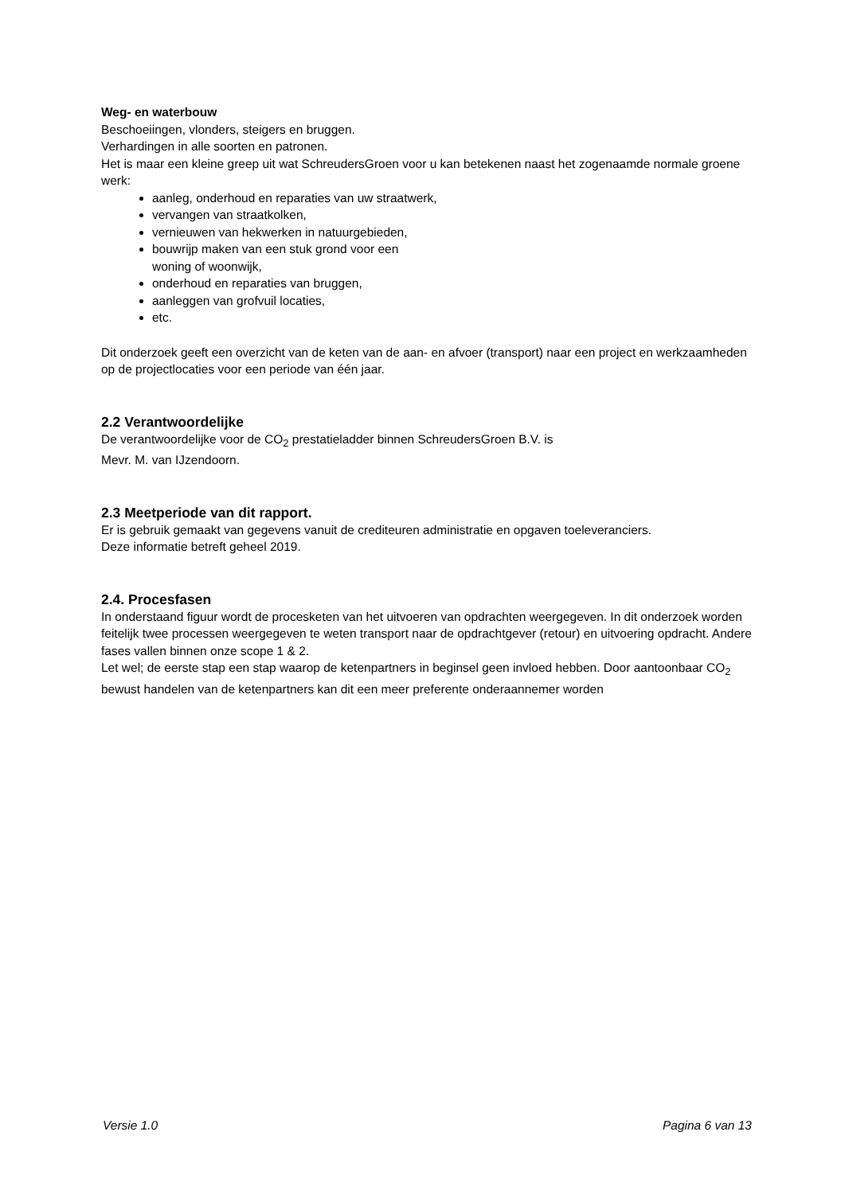Weg- en waterbouw
Beschoeiingen, vlonders, steigers en bruggen.
Verhardingen in alle soorten en patronen.
Het is maar een kleine greep uit wat SchreudersGroen voor u kan betekenen naast het zogenaamde normale groene werk:
aanleg, onderhoud en reparaties van uw straatwerk,
vervangen van straatkolken,
vernieuwen van hekwerken in natuurgebieden,
bouwrijp maken van een stuk grond voor een
woning of woonwijk,
onderhoud en reparaties van bruggen,
aanleggen van grofvuil locaties,
etc.
Dit onderzoek geeft een overzicht van de keten van de aan- en afvoer (transport) naar een project en werkzaamheden op de projectlocaties voor een periode van één jaar.
2.2 Verantwoordelijke
De verantwoordelijke voor de CO<sub>2</sub> prestatieladder binnen SchreudersGroen B.V. is
Mevr. M. van IJzendoorn.
2.3 Meetperiode van dit rapport.
Er is gebruik gemaakt van gegevens vanuit de crediteuren administratie en opgaven toeleveranciers.
Deze informatie betreft geheel 2019.
2.4. Procesfasen
In onderstaand figuur wordt de procesketen van het uitvoeren van opdrachten weergegeven. In dit onderzoek worden feitelijk twee processen weergegeven te weten transport naar de opdrachtgever (retour) en uitvoering opdracht. Andere fases vallen binnen onze scope 1 & 2.
Let wel; de eerste stap een stap waarop de ketenpartners in beginsel geen invloed hebben. Door aantoonbaar CO<sub>2</sub> bewust handelen van de ketenpartners kan dit een meer preferente onderaannemer worden
Versie 1.0 Pagina 6 van 13